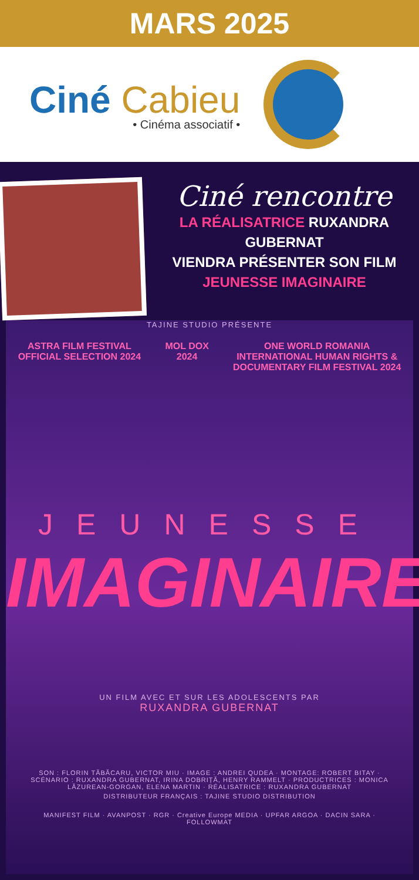MARS 2025
Ciné Cabieu
• Cinéma associatif •
Ciné rencontre
LA RÉALISATRICE RUXANDRA GUBERNAT
VIENDRA PRÉSENTER SON FILM
JEUNESSE IMAGINAIRE
TAJINE STUDIO PRÉSENTE
ASTRA FILM FESTIVAL
OFFICIAL SELECTION 2024
MOL DOX
2024
ONE WORLD ROMANIA
INTERNATIONAL HUMAN RIGHTS &
DOCUMENTARY FILM FESTIVAL 2024
JEUNESSE
IMAGINAIRE
UN FILM AVEC ET SUR LES ADOLESCENTS PAR
RUXANDRA GUBERNAT
SON : FLORIN TĂBĂCARU, VICTOR MIU · IMAGE : ANDREI QUDEA · MONTAGE: ROBERT BITAY · SCÉNARIO : RUXANDRA GUBERNAT, IRINA DOBRIȚĂ, HENRY RAMMELT · PRODUCTRICES : MONICA LĂZUREAN-GORGAN, ELENA MARTIN · RÉALISATRICE : RUXANDRA GUBERNAT
DISTRIBUTEUR FRANÇAIS : TAJINE STUDIO DISTRIBUTION
MANIFEST FILM · AVANPOST · RGR · Creative Europe MEDIA · UPFAR ARGOA · DACIN SARA · FOLLOWMAT